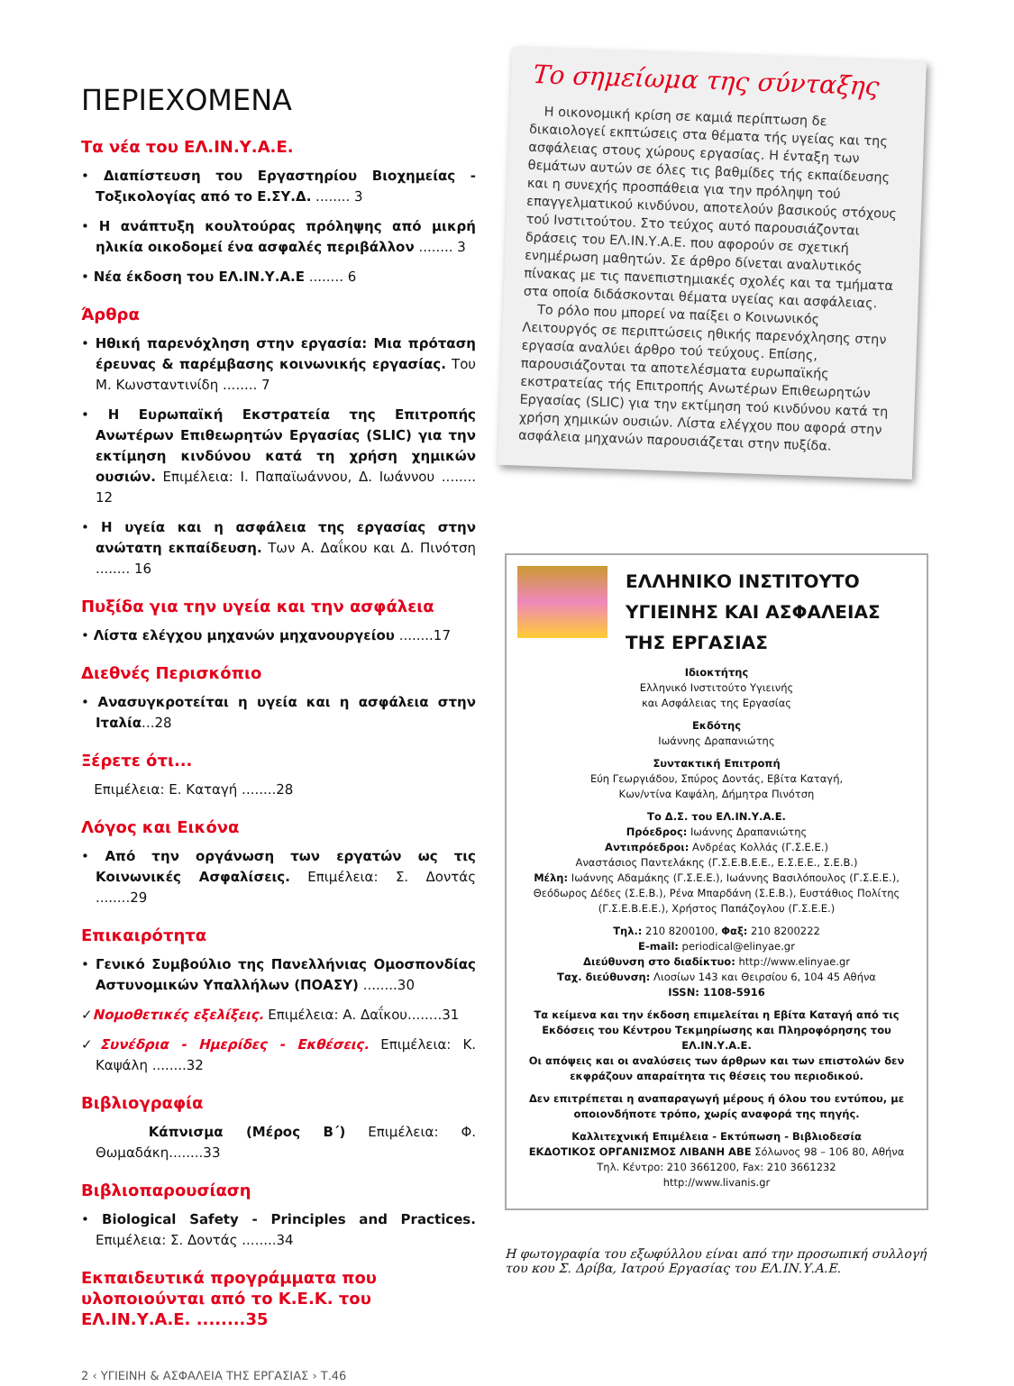ΠΕΡΙΕΧΟΜΕΝΑ
Τα νέα του ΕΛ.ΙΝ.Υ.Α.Ε.
• Διαπίστευση του Εργαστηρίου Βιοχημείας - Τοξικολογίας από το Ε.ΣΥ.Δ. ........ 3
• Η ανάπτυξη κουλτούρας πρόληψης από μικρή ηλικία οικοδομεί ένα ασφαλές περιβάλλον ........ 3
• Νέα έκδοση του ΕΛ.ΙΝ.Υ.Α.Ε ........ 6
Άρθρα
• Ηθική παρενόχληση στην εργασία: Μια πρόταση έρευνας & παρέμβασης κοινωνικής εργασίας. Του Μ. Κωνσταντινίδη ........ 7
• Η Ευρωπαϊκή Εκστρατεία της Επιτροπής Ανωτέρων Επιθεωρητών Εργασίας (SLIC) για την εκτίμηση κινδύνου κατά τη χρήση χημικών ουσιών. Επιμέλεια: Ι. Παπαϊωάννου, Δ. Ιωάννου ........ 12
• Η υγεία και η ασφάλεια της εργασίας στην ανώτατη εκπαίδευση. Των Α. Δαΐκου και Δ. Πινότση ........ 16
Πυξίδα για την υγεία και την ασφάλεια
• Λίστα ελέγχου μηχανών μηχανουργείου ........17
Διεθνές Περισκόπιο
• Ανασυγκροτείται η υγεία και η ασφάλεια στην Ιταλία...28
Ξέρετε ότι...
Επιμέλεια: Ε. Καταγή ........28
Λόγος και Εικόνα
• Από την οργάνωση των εργατών ως τις Κοινωνικές Ασφαλίσεις. Επιμέλεια: Σ. Δοντάς ........29
Επικαιρότητα
• Γενικό Συμβούλιο της Πανελλήνιας Ομοσπονδίας Αστυνομικών Υπαλλήλων (ΠΟΑΣΥ) ........30
✓Νομοθετικές εξελίξεις. Επιμέλεια: Α. Δαΐκου........31
✓Συνέδρια - Ημερίδες - Εκθέσεις. Επιμέλεια: Κ. Καψάλη ........32
Βιβλιογραφία
Κάπνισμα (Μέρος Β΄) Επιμέλεια: Φ. Θωμαδάκη........33
Βιβλιοπαρουσίαση
• Biological Safety - Principles and Practices. Επιμέλεια: Σ. Δοντάς ........34
Εκπαιδευτικά προγράμματα που υλοποιούνται από το Κ.Ε.Κ. του ΕΛ.ΙΝ.Υ.Α.Ε. ........35
2 ‹ ΥΓΙΕΙΝΗ & ΑΣΦΑΛΕΙΑ ΤΗΣ ΕΡΓΑΣΙΑΣ › Τ.46
Το σημείωμα της σύνταξης
Η οικονομική κρίση σε καμιά περίπτωση δε δικαιολογεί εκπτώσεις στα θέματα τής υγείας και της ασφάλειας στους χώρους εργασίας. Η ένταξη των θεμάτων αυτών σε όλες τις βαθμίδες τής εκπαίδευσης και η συνεχής προσπάθεια για την πρόληψη τού επαγγελματικού κινδύνου, αποτελούν βασικούς στόχους τού Ινστιτούτου. Στο τεύχος αυτό παρουσιάζονται δράσεις του ΕΛ.ΙΝ.Υ.Α.Ε. που αφορούν σε σχετική ενημέρωση μαθητών. Σε άρθρο δίνεται αναλυτικός πίνακας με τις πανεπιστημιακές σχολές και τα τμήματα στα οποία διδάσκονται θέματα υγείας και ασφάλειας.
Το ρόλο που μπορεί να παίξει ο Κοινωνικός Λειτουργός σε περιπτώσεις ηθικής παρενόχλησης στην εργασία αναλύει άρθρο τού τεύχους. Επίσης, παρουσιάζονται τα αποτελέσματα ευρωπαϊκής εκστρατείας τής Επιτροπής Ανωτέρων Επιθεωρητών Εργασίας (SLIC) για την εκτίμηση τού κινδύνου κατά τη χρήση χημικών ουσιών. Λίστα ελέγχου που αφορά στην ασφάλεια μηχανών παρουσιάζεται στην πυξίδα.
ΕΛΛΗΝΙΚΟ ΙΝΣΤΙΤΟΥΤΟ ΥΓΙΕΙΝΗΣ ΚΑΙ ΑΣΦΑΛΕΙΑΣ ΤΗΣ ΕΡΓΑΣΙΑΣ
Ιδιοκτήτης
Ελληνικό Ινστιτούτο Υγιεινής
και Ασφάλειας της Εργασίας
Εκδότης
Ιωάννης Δραπανιώτης
Συντακτική Επιτροπή
Εύη Γεωργιάδου, Σπύρος Δοντάς, Εβίτα Καταγή,
Κων/ντίνα Καψάλη, Δήμητρα Πινότση
Το Δ.Σ. του ΕΛ.ΙΝ.Υ.Α.Ε.
Πρόεδρος: Ιωάννης Δραπανιώτης
Αντιπρόεδροι: Ανδρέας Κολλάς (Γ.Σ.Ε.Ε.)
Αναστάσιος Παντελάκης (Γ.Σ.Ε.Β.Ε.Ε., Ε.Σ.Ε.Ε., Σ.Ε.Β.)
Μέλη: Ιωάννης Αδαμάκης (Γ.Σ.Ε.Ε.), Ιωάννης Βασιλόπουλος (Γ.Σ.Ε.Ε.), Θεόδωρος Δέδες (Σ.Ε.Β.), Ρένα Μπαρδάνη (Σ.Ε.Β.), Ευστάθιος Πολίτης (Γ.Σ.Ε.Β.Ε.Ε.), Χρήστος Παπάζογλου (Γ.Σ.Ε.Ε.)
Τηλ.: 210 8200100, Φαξ: 210 8200222
E-mail: periodical@elinyae.gr
Διεύθυνση στο διαδίκτυο: http://www.elinyae.gr
Ταχ. διεύθυνση: Λιοσίων 143 και Θειρσίου 6, 104 45 Αθήνα
ISSN: 1108-5916
Τα κείμενα και την έκδοση επιμελείται η Εβίτα Καταγή από τις Εκδόσεις του Κέντρου Τεκμηρίωσης και Πληροφόρησης του ΕΛ.ΙΝ.Υ.Α.Ε.
Οι απόψεις και οι αναλύσεις των άρθρων και των επιστολών δεν εκφράζουν απαραίτητα τις θέσεις του περιοδικού.
Δεν επιτρέπεται η αναπαραγωγή μέρους ή όλου του εντύπου, με οποιονδήποτε τρόπο, χωρίς αναφορά της πηγής.
Καλλιτεχνική Επιμέλεια - Εκτύπωση - Βιβλιοδεσία
ΕΚΔΟΤΙΚΟΣ ΟΡΓΑΝΙΣΜΟΣ ΛΙΒΑΝΗ ΑΒΕ Σόλωνος 98 – 106 80, Αθήνα
Τηλ. Κέντρο: 210 3661200, Fax: 210 3661232
http://www.livanis.gr
Η φωτογραφία του εξωφύλλου είναι από την προσωπική συλλογή του κου Σ. Δρίβα, Ιατρού Εργασίας του ΕΛ.ΙΝ.Υ.Α.Ε.